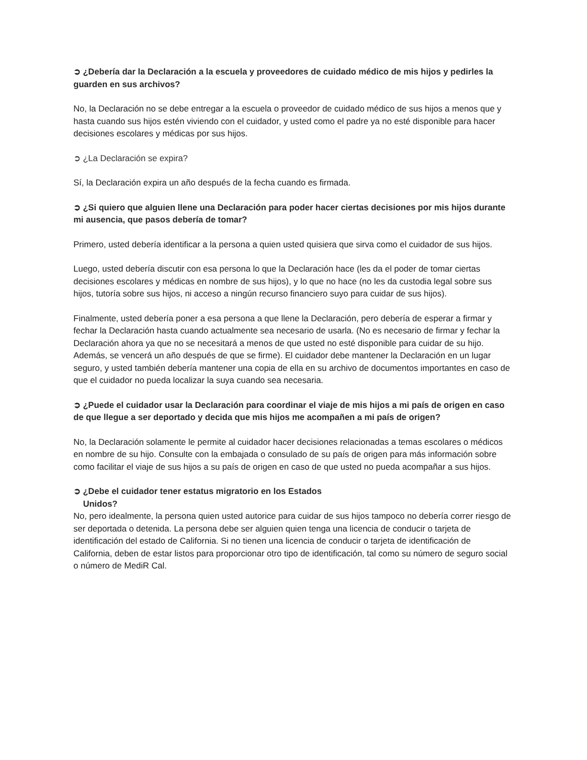➲ ¿Debería dar la Declaración a la escuela y proveedores de cuidado médico de mis hijos y pedirles la guarden en sus archivos?
No, la Declaración no se debe entregar a la escuela o proveedor de cuidado médico de sus hijos a menos que y hasta cuando sus hijos estén viviendo con el cuidador, y usted como el padre ya no esté disponible para hacer decisiones escolares y médicas por sus hijos.
➲ ¿La Declaración se expira?
Sí, la Declaración expira un año después de la fecha cuando es firmada.
➲ ¿Si quiero que alguien llene una Declaración para poder hacer ciertas decisiones por mis hijos durante mi ausencia, que pasos debería de tomar?
Primero, usted debería identificar a la persona a quien usted quisiera que sirva como el cuidador de sus hijos.
Luego, usted debería discutir con esa persona lo que la Declaración hace (les da el poder de tomar ciertas decisiones escolares y médicas en nombre de sus hijos), y lo que no hace (no les da custodia legal sobre sus hijos, tutoría sobre sus hijos, ni acceso a ningún recurso financiero suyo para cuidar de sus hijos).
Finalmente, usted debería poner a esa persona a que llene la Declaración, pero debería de esperar a firmar y fechar la Declaración hasta cuando actualmente sea necesario de usarla. (No es necesario de firmar y fechar la Declaración ahora ya que no se necesitará a menos de que usted no esté disponible para cuidar de su hijo. Además, se vencerá un año después de que se firme). El cuidador debe mantener la Declaración en un lugar seguro, y usted también debería mantener una copia de ella en su archivo de documentos importantes en caso de que el cuidador no pueda localizar la suya cuando sea necesaria.
➲ ¿Puede el cuidador usar la Declaración para coordinar el viaje de mis hijos a mi país de origen en caso de que llegue a ser deportado y decida que mis hijos me acompañen a mi país de origen?
No, la Declaración solamente le permite al cuidador hacer decisiones relacionadas a temas escolares o médicos en nombre de su hijo. Consulte con la embajada o consulado de su país de origen para más información sobre como facilitar el viaje de sus hijos a su país de origen en caso de que usted no pueda acompañar a sus hijos.
➲ ¿Debe el cuidador tener estatus migratorio en los Estados
Unidos?
No, pero idealmente, la persona quien usted autorice para cuidar de sus hijos tampoco no debería correr riesgo de ser deportada o detenida. La persona debe ser alguien quien tenga una licencia de conducir o tarjeta de identificación del estado de California. Si no tienen una licencia de conducir o tarjeta de identificación de California, deben de estar listos para proporcionar otro tipo de identificación, tal como su número de seguro social o número de MediR Cal.